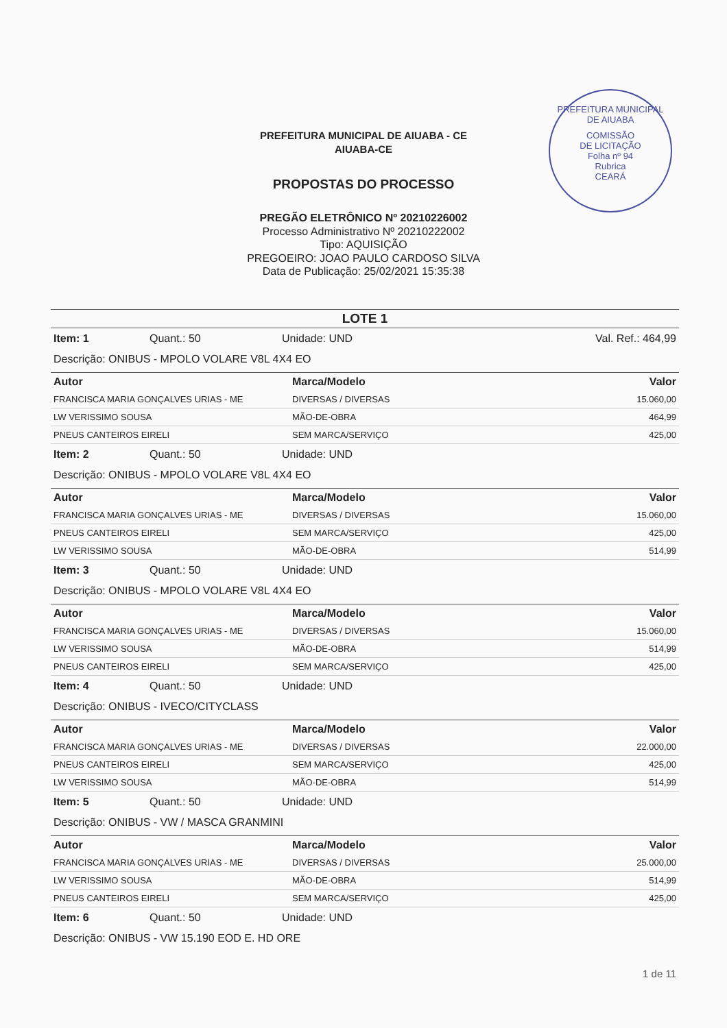PREFEITURA MUNICIPAL DE AIUABA
COMISSÃO
DE LICITAÇÃO
Folha nº 94
Rubrica
CEARÁ
PREFEITURA MUNICIPAL DE AIUABA - CE
AIUABA-CE
PROPOSTAS DO PROCESSO
PREGÃO ELETRÔNICO Nº 20210226002
Processo Administrativo Nº 20210222002
Tipo: AQUISIÇÃO
PREGOEIRO: JOAO PAULO CARDOSO SILVA
Data de Publicação: 25/02/2021 15:35:38
LOTE 1
Item: 1 Quant.: 50 Unidade: UND Val. Ref.: 464,99
Descrição: ONIBUS - MPOLO VOLARE V8L 4X4 EO
| Autor | Marca/Modelo | Valor |
| --- | --- | --- |
| FRANCISCA MARIA GONÇALVES URIAS - ME | DIVERSAS / DIVERSAS | 15.060,00 |
| LW VERISSIMO SOUSA | MÃO-DE-OBRA | 464,99 |
| PNEUS CANTEIROS EIRELI | SEM MARCA/SERVIÇO | 425,00 |
Item: 2 Quant.: 50 Unidade: UND
Descrição: ONIBUS - MPOLO VOLARE V8L 4X4 EO
| Autor | Marca/Modelo | Valor |
| --- | --- | --- |
| FRANCISCA MARIA GONÇALVES URIAS - ME | DIVERSAS / DIVERSAS | 15.060,00 |
| PNEUS CANTEIROS EIRELI | SEM MARCA/SERVIÇO | 425,00 |
| LW VERISSIMO SOUSA | MÃO-DE-OBRA | 514,99 |
Item: 3 Quant.: 50 Unidade: UND
Descrição: ONIBUS - MPOLO VOLARE V8L 4X4 EO
| Autor | Marca/Modelo | Valor |
| --- | --- | --- |
| FRANCISCA MARIA GONÇALVES URIAS - ME | DIVERSAS / DIVERSAS | 15.060,00 |
| LW VERISSIMO SOUSA | MÃO-DE-OBRA | 514,99 |
| PNEUS CANTEIROS EIRELI | SEM MARCA/SERVIÇO | 425,00 |
Item: 4 Quant.: 50 Unidade: UND
Descrição: ONIBUS - IVECO/CITYCLASS
| Autor | Marca/Modelo | Valor |
| --- | --- | --- |
| FRANCISCA MARIA GONÇALVES URIAS - ME | DIVERSAS / DIVERSAS | 22.000,00 |
| PNEUS CANTEIROS EIRELI | SEM MARCA/SERVIÇO | 425,00 |
| LW VERISSIMO SOUSA | MÃO-DE-OBRA | 514,99 |
Item: 5 Quant.: 50 Unidade: UND
Descrição: ONIBUS - VW / MASCA GRANMINI
| Autor | Marca/Modelo | Valor |
| --- | --- | --- |
| FRANCISCA MARIA GONÇALVES URIAS - ME | DIVERSAS / DIVERSAS | 25.000,00 |
| LW VERISSIMO SOUSA | MÃO-DE-OBRA | 514,99 |
| PNEUS CANTEIROS EIRELI | SEM MARCA/SERVIÇO | 425,00 |
Item: 6 Quant.: 50 Unidade: UND
Descrição: ONIBUS - VW 15.190 EOD E. HD ORE
1 de 11